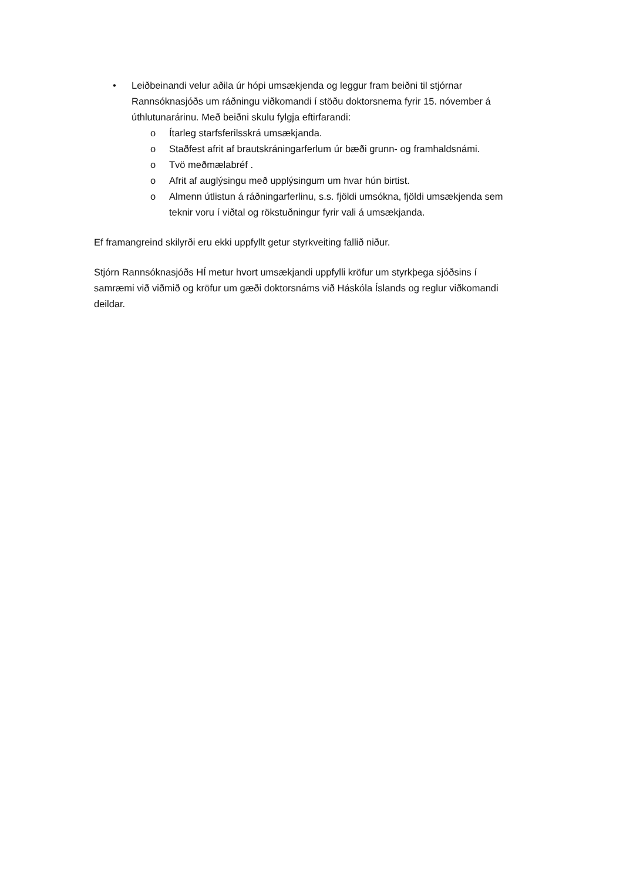• Leiðbeinandi velur aðila úr hópi umsækjenda og leggur fram beiðni til stjórnar Rannsóknasjóðs um ráðningu viðkomandi í stöðu doktorsnema fyrir 15. nóvember á úthlutunarárinu. Með beiðni skulu fylgja eftirfarandi:
o Ítarleg starfsferilsskrá umsækjanda.
o Staðfest afrit af brautskráningarferlum úr bæði grunn- og framhaldsnámi.
o Tvö meðmælabréf .
o Afrit af auglýsingu með upplýsingum um hvar hún birtist.
o Almenn útlistun á ráðningarferlinu, s.s. fjöldi umsókna, fjöldi umsækjenda sem teknir voru í viðtal og rökstuðningur fyrir vali á umsækjanda.
Ef framangreind skilyrði eru ekki uppfyllt getur styrkveiting fallið niður.
Stjórn Rannsóknasjóðs HÍ metur hvort umsækjandi uppfylli kröfur um styrkþega sjóðsins í samræmi við viðmið og kröfur um gæði doktorsnáms við Háskóla Íslands og reglur viðkomandi deildar.